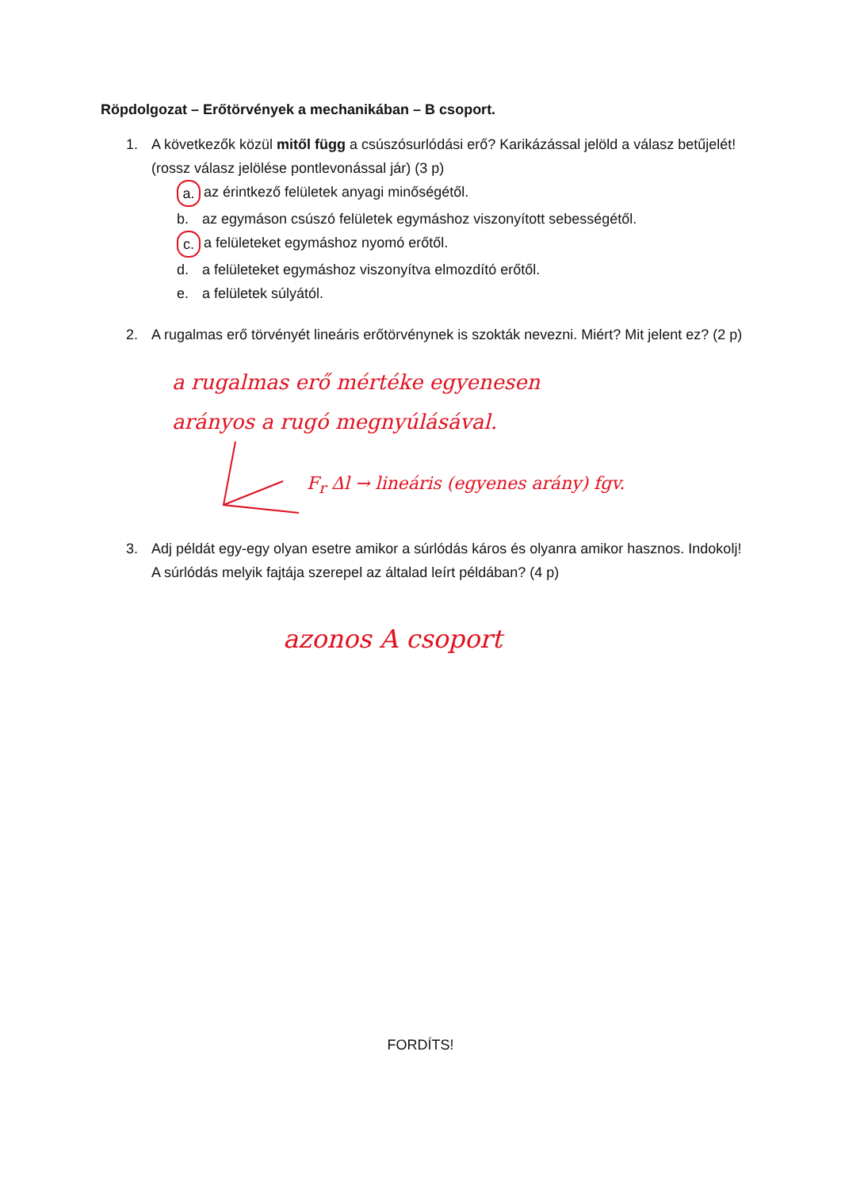Röpdolgozat – Erőtörvények a mechanikában – B csoport.
1. A következők közül mitől függ a csúszósurlódási erő? Karikázással jelöld a válasz betűjelét! (rossz válasz jelölése pontlevonással jár) (3 p)
a. az érintkező felületek anyagi minőségétől.
b. az egymáson csúszó felületek egymáshoz viszonyított sebességétől.
c. a felületeket egymáshoz nyomó erőtől.
d. a felületeket egymáshoz viszonyítva elmozdító erőtől.
e. a felületek súlyától.
2. A rugalmas erő törvényét lineáris erőtörvénynek is szokták nevezni. Miért? Mit jelent ez? (2 p)
a rugalmas erő mértéke egyenesen
arányos a rugó megnyúlásával.
F<sub>r</sub> Δl → lineáris (egyenes arány) fgv.
3. Adj példát egy-egy olyan esetre amikor a súrlódás káros és olyanra amikor hasznos. Indokolj! A súrlódás melyik fajtája szerepel az általad leírt példában? (4 p)
azonos A csoport
FORDÍTS!